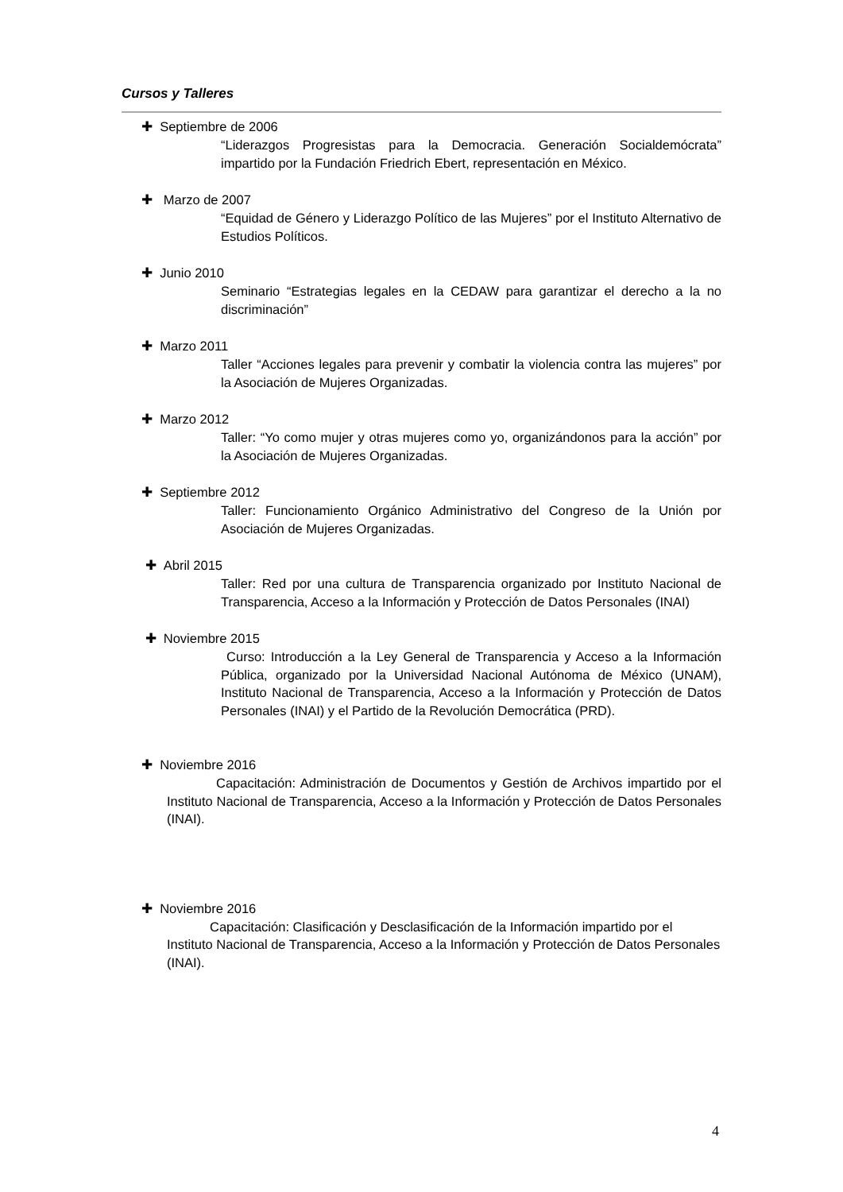Cursos y Talleres
✚ Septiembre de 2006
“Liderazgos Progresistas para la Democracia. Generación Socialdemócrata” impartido por la Fundación Friedrich Ebert, representación en México.
✚ Marzo de 2007
“Equidad de Género y Liderazgo Político de las Mujeres” por el Instituto Alternativo de Estudios Políticos.
✚ Junio 2010
Seminario “Estrategias legales en la CEDAW para garantizar el derecho a la no discriminación”
✚ Marzo 2011
Taller “Acciones legales para prevenir y combatir la violencia contra las mujeres” por la Asociación de Mujeres Organizadas.
✚ Marzo 2012
Taller: “Yo como mujer y otras mujeres como yo, organizándonos para la acción” por la Asociación de Mujeres Organizadas.
✚ Septiembre 2012
Taller: Funcionamiento Orgánico Administrativo del Congreso de la Unión por Asociación de Mujeres Organizadas.
✚ Abril 2015
Taller: Red por una cultura de Transparencia organizado por Instituto Nacional de Transparencia, Acceso a la Información y Protección de Datos Personales (INAI)
✚ Noviembre 2015
Curso: Introducción a la Ley General de Transparencia y Acceso a la Información Pública, organizado por la Universidad Nacional Autónoma de México (UNAM), Instituto Nacional de Transparencia, Acceso a la Información y Protección de Datos Personales (INAI) y el Partido de la Revolución Democrática (PRD).
✚ Noviembre 2016
Capacitación: Administración de Documentos y Gestión de Archivos impartido por el Instituto Nacional de Transparencia, Acceso a la Información y Protección de Datos Personales (INAI).
✚ Noviembre 2016
Capacitación: Clasificación y Desclasificación de la Información impartido por el Instituto Nacional de Transparencia, Acceso a la Información y Protección de Datos Personales (INAI).
4